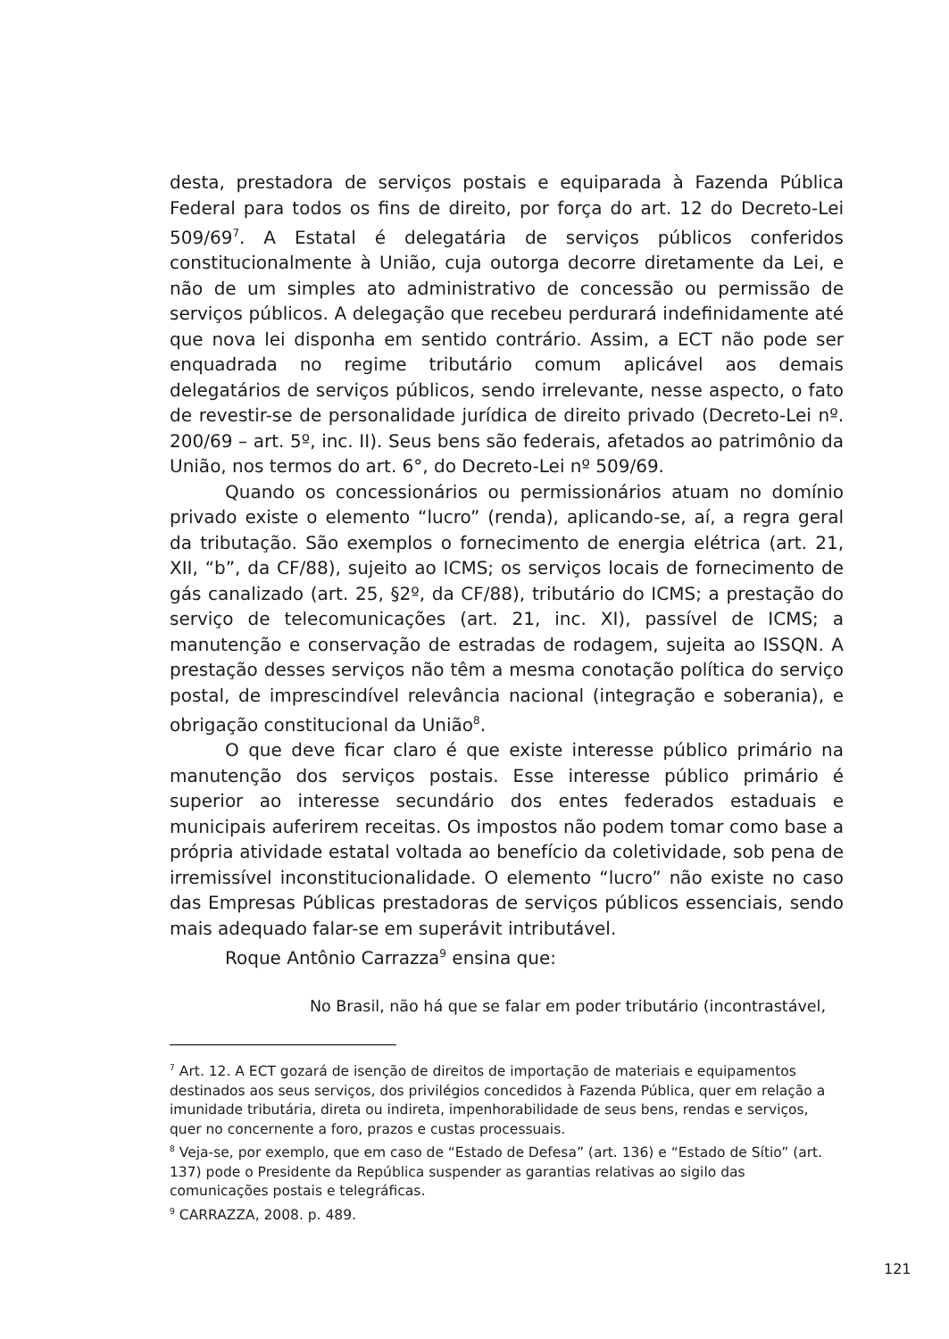desta, prestadora de serviços postais e equiparada à Fazenda Pública Federal para todos os fins de direito, por força do art. 12 do Decreto-Lei 509/69<sup>7</sup>. A Estatal é delegatária de serviços públicos conferidos constitucionalmente à União, cuja outorga decorre diretamente da Lei, e não de um simples ato administrativo de concessão ou permissão de serviços públicos. A delegação que recebeu perdurará indefinidamente até que nova lei disponha em sentido contrário. Assim, a ECT não pode ser enquadrada no regime tributário comum aplicável aos demais delegatários de serviços públicos, sendo irrelevante, nesse aspecto, o fato de revestir-se de personalidade jurídica de direito privado (Decreto-Lei nº. 200/69 – art. 5º, inc. II). Seus bens são federais, afetados ao patrimônio da União, nos termos do art. 6°, do Decreto-Lei nº 509/69.
Quando os concessionários ou permissionários atuam no domínio privado existe o elemento “lucro” (renda), aplicando-se, aí, a regra geral da tributação. São exemplos o fornecimento de energia elétrica (art. 21, XII, “b”, da CF/88), sujeito ao ICMS; os serviços locais de fornecimento de gás canalizado (art. 25, §2º, da CF/88), tributário do ICMS; a prestação do serviço de telecomunicações (art. 21, inc. XI), passível de ICMS; a manutenção e conservação de estradas de rodagem, sujeita ao ISSQN. A prestação desses serviços não têm a mesma conotação política do serviço postal, de imprescindível relevância nacional (integração e soberania), e obrigação constitucional da União<sup>8</sup>.
O que deve ficar claro é que existe interesse público primário na manutenção dos serviços postais. Esse interesse público primário é superior ao interesse secundário dos entes federados estaduais e municipais auferirem receitas. Os impostos não podem tomar como base a própria atividade estatal voltada ao benefício da coletividade, sob pena de irremissível inconstitucionalidade. O elemento “lucro” não existe no caso das Empresas Públicas prestadoras de serviços públicos essenciais, sendo mais adequado falar-se em superávit intributável.
Roque Antônio Carrazza<sup>9</sup> ensina que:
No Brasil, não há que se falar em poder tributário (incontrastável,
<sup>7</sup> Art. 12. A ECT gozará de isenção de direitos de importação de materiais e equipamentos destinados aos seus serviços, dos privilégios concedidos à Fazenda Pública, quer em relação a imunidade tributária, direta ou indireta, impenhorabilidade de seus bens, rendas e serviços, quer no concernente a foro, prazos e custas processuais.
<sup>8</sup> Veja-se, por exemplo, que em caso de “Estado de Defesa” (art. 136) e “Estado de Sítio” (art. 137) pode o Presidente da República suspender as garantias relativas ao sigilo das comunicações postais e telegráficas.
<sup>9</sup> CARRAZZA, 2008. p. 489.
121